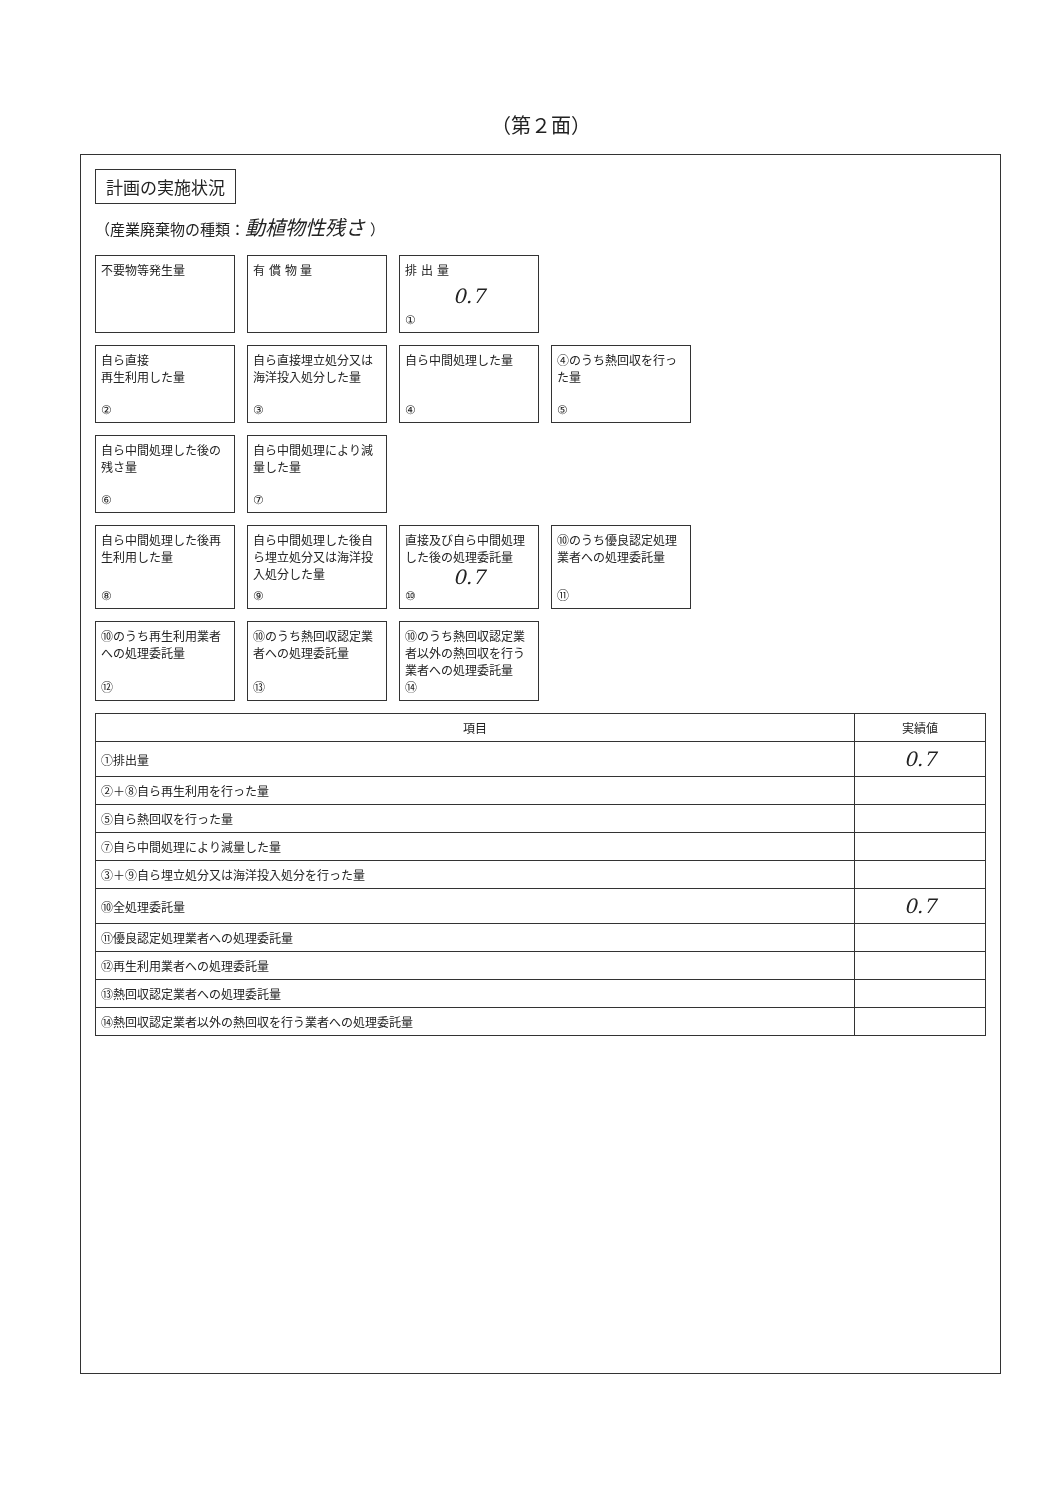（第２面）
計画の実施状況
（産業廃棄物の種類：動植物性残さ ）
不要物等発生量
有 償 物 量
排 出 量
0.7
①
自ら直接
再生利用した量
②
自ら直接埋立処分又は海洋投入処分した量
③
自ら中間処理した量
④
④のうち熱回収を行った量
⑤
自ら中間処理した後の残さ量
⑥
自ら中間処理により減量した量
⑦
自ら中間処理した後再生利用した量
⑧
自ら中間処理した後自ら埋立処分又は海洋投入処分した量
⑨
直接及び自ら中間処理した後の処理委託量
0.7
⑩
⑩のうち優良認定処理業者への処理委託量
⑪
⑩のうち再生利用業者への処理委託量
⑫
⑩のうち熱回収認定業者への処理委託量
⑬
⑩のうち熱回収認定業者以外の熱回収を行う業者への処理委託量
⑭
| 項目 | 実績値 |
| --- | --- |
| ①排出量 | 0.7 |
| ②＋⑧自ら再生利用を行った量 | |
| ⑤自ら熱回収を行った量 | |
| ⑦自ら中間処理により減量した量 | |
| ③＋⑨自ら埋立処分又は海洋投入処分を行った量 | |
| ⑩全処理委託量 | 0.7 |
| ⑪優良認定処理業者への処理委託量 | |
| ⑫再生利用業者への処理委託量 | |
| ⑬熱回収認定業者への処理委託量 | |
| ⑭熱回収認定業者以外の熱回収を行う業者への処理委託量 | |